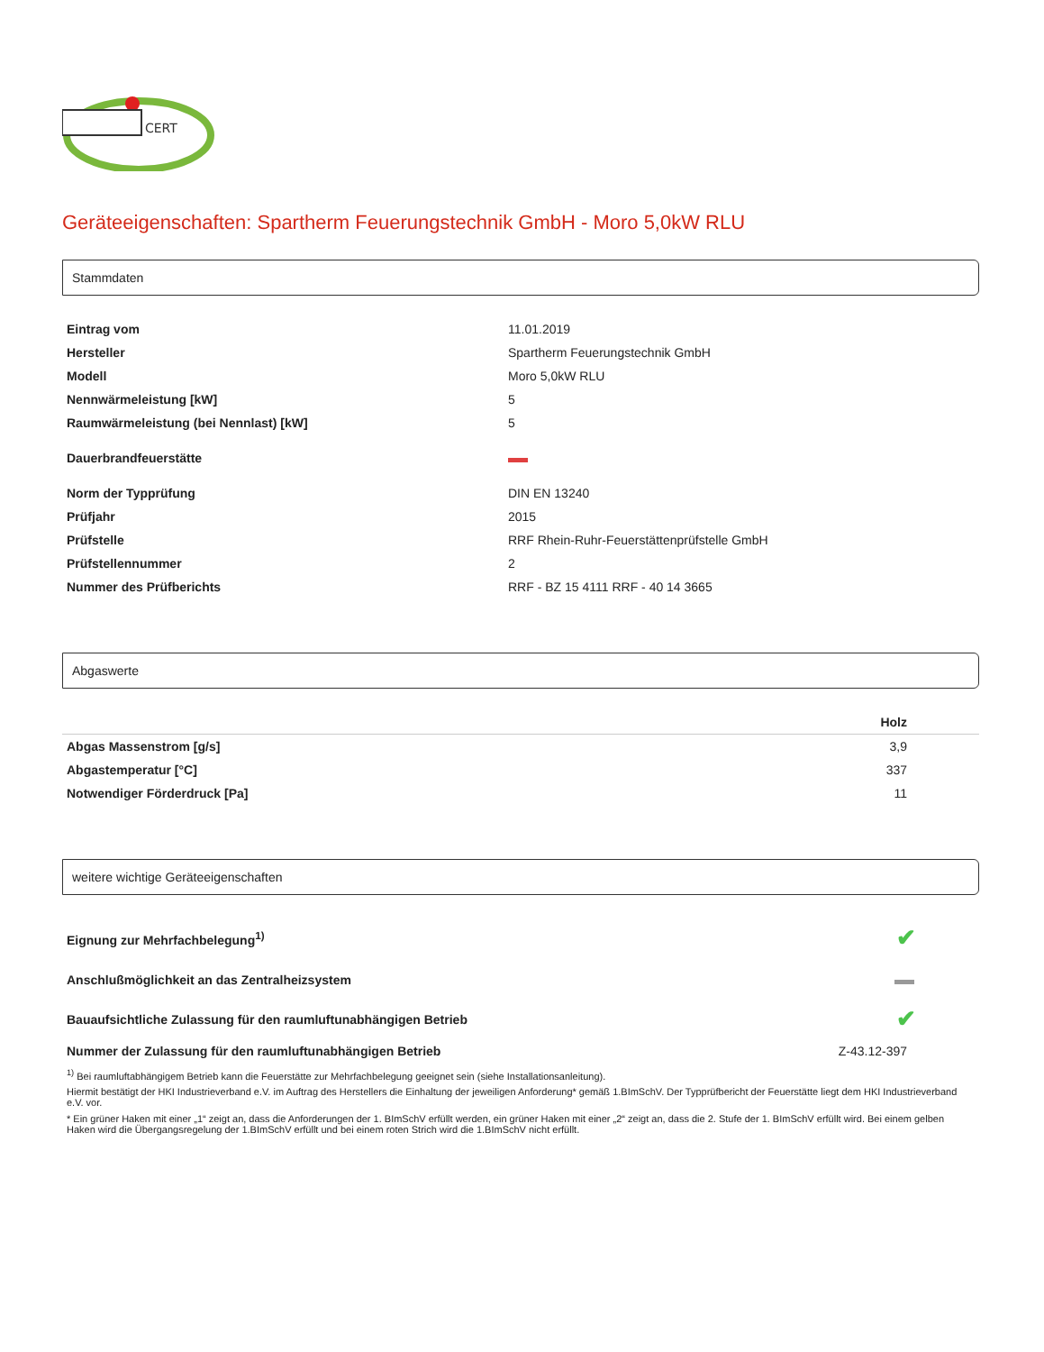CERT
Geräteeigenschaften: Spartherm Feuerungstechnik GmbH - Moro 5,0kW RLU
Stammdaten
| Eintrag vom | 11.01.2019 |
| Hersteller | Spartherm Feuerungstechnik GmbH |
| Modell | Moro 5,0kW RLU |
| Nennwärmeleistung [kW] | 5 |
| Raumwärmeleistung (bei Nennlast) [kW] | 5 |
| Dauerbrandfeuerstätte | |
| Norm der Typprüfung | DIN EN 13240 |
| Prüfjahr | 2015 |
| Prüfstelle | RRF Rhein-Ruhr-Feuerstättenprüfstelle GmbH |
| Prüfstellennummer | 2 |
| Nummer des Prüfberichts | RRF - BZ 15 4111 RRF - 40 14 3665 |
Abgaswerte
| | Holz |
| --- | --- |
| Abgas Massenstrom [g/s] | 3,9 |
| Abgastemperatur [°C] | 337 |
| Notwendiger Förderdruck [Pa] | 11 |
weitere wichtige Geräteeigenschaften
| Eignung zur Mehrfachbelegung<sup>1)</sup> | ✔ |
| Anschlußmöglichkeit an das Zentralheizsystem | |
| Bauaufsichtliche Zulassung für den raumluftunabhängigen Betrieb | ✔ |
| Nummer der Zulassung für den raumluftunabhängigen Betrieb | Z-43.12-397 |
<sup>1)</sup> Bei raumluftabhängigem Betrieb kann die Feuerstätte zur Mehrfachbelegung geeignet sein (siehe Installationsanleitung).
Hiermit bestätigt der HKI Industrieverband e.V. im Auftrag des Herstellers die Einhaltung der jeweiligen Anforderung* gemäß 1.BImSchV. Der Typprüfbericht der Feuerstätte liegt dem HKI Industrieverband e.V. vor.
* Ein grüner Haken mit einer „1“ zeigt an, dass die Anforderungen der 1. BImSchV erfüllt werden, ein grüner Haken mit einer „2“ zeigt an, dass die 2. Stufe der 1. BImSchV erfüllt wird. Bei einem gelben Haken wird die Übergangsregelung der 1.BImSchV erfüllt und bei einem roten Strich wird die 1.BImSchV nicht erfüllt.